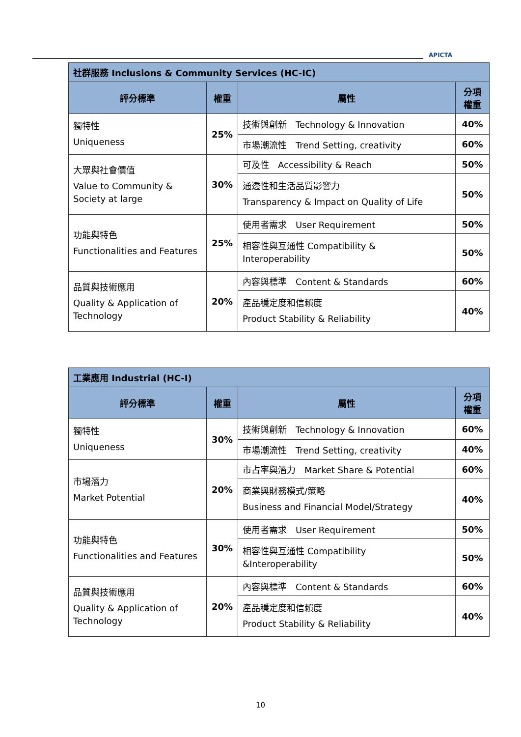APICTA
| 社群服務 Inclusions & Community Services (HC-IC) | | | |
| 評分標準 | 權重 | 屬性 | 分項 權重 |
| 獨特性 Uniqueness | 25% | 技術與創新 Technology & Innovation | 40% |
| | | 市場潮流性 Trend Setting, creativity | 60% |
| 大眾與社會價值 Value to Community & Society at large | 30% | 可及性 Accessibility & Reach | 50% |
| | | 通透性和生活品質影響力 Transparency & Impact on Quality of Life | 50% |
| 功能與特色 Functionalities and Features | 25% | 使用者需求 User Requirement | 50% |
| | | 相容性與互通性 Compatibility & Interoperability | 50% |
| 品質與技術應用 Quality & Application of Technology | 20% | 內容與標準 Content & Standards | 60% |
| | | 產品穩定度和信賴度 Product Stability & Reliability | 40% |
| 工業應用 Industrial (HC-I) | | | |
| 評分標準 | 權重 | 屬性 | 分項 權重 |
| 獨特性 Uniqueness | 30% | 技術與創新 Technology & Innovation | 60% |
| | | 市場潮流性 Trend Setting, creativity | 40% |
| 市場潛力 Market Potential | 20% | 市占率與潛力 Market Share & Potential | 60% |
| | | 商業與財務模式/策略 Business and Financial Model/Strategy | 40% |
| 功能與特色 Functionalities and Features | 30% | 使用者需求 User Requirement | 50% |
| | | 相容性與互通性 Compatibility &Interoperability | 50% |
| 品質與技術應用 Quality & Application of Technology | 20% | 內容與標準 Content & Standards | 60% |
| | | 產品穩定度和信賴度 Product Stability & Reliability | 40% |
10